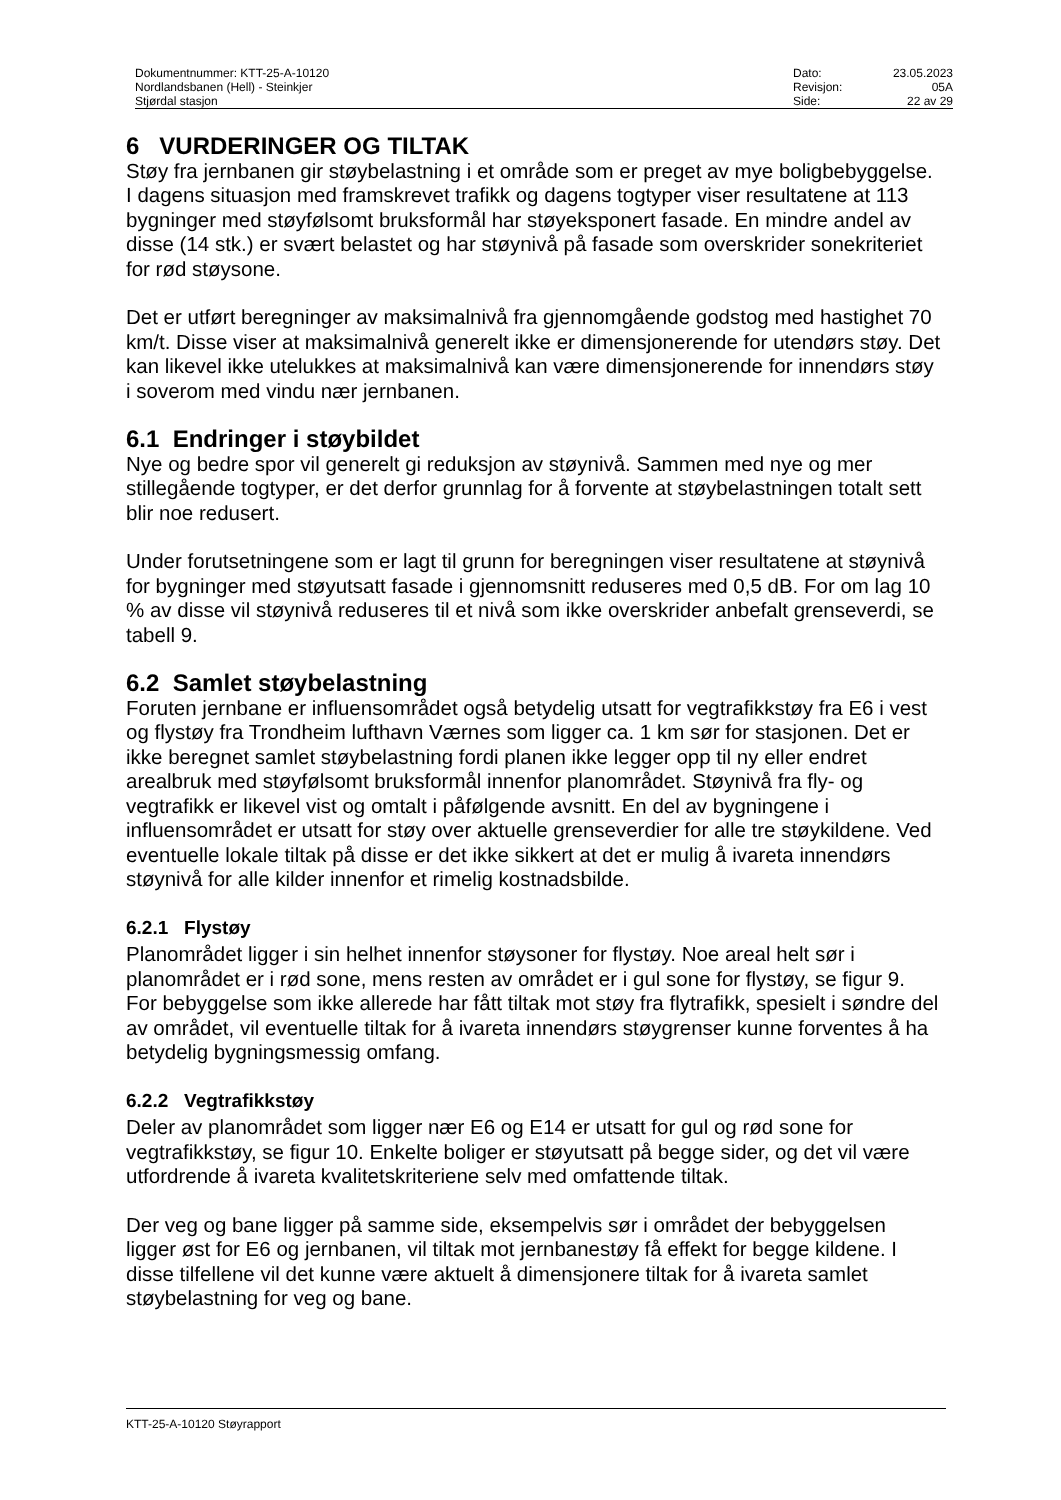| Dokumentnummer: KTT-25-A-10120 | Dato: | 23.05.2023 |
| Nordlandsbanen (Hell) - Steinkjer | Revisjon: | 05A |
| Stjørdal stasjon | Side: | 22 av 29 |
6 VURDERINGER OG TILTAK
Støy fra jernbanen gir støybelastning i et område som er preget av mye boligbebyggelse. I dagens situasjon med framskrevet trafikk og dagens togtyper viser resultatene at 113 bygninger med støyfølsomt bruksformål har støyeksponert fasade. En mindre andel av disse (14 stk.) er svært belastet og har støynivå på fasade som overskrider sonekriteriet for rød støysone.
Det er utført beregninger av maksimalnivå fra gjennomgående godstog med hastighet 70 km/t. Disse viser at maksimalnivå generelt ikke er dimensjonerende for utendørs støy. Det kan likevel ikke utelukkes at maksimalnivå kan være dimensjonerende for innendørs støy i soverom med vindu nær jernbanen.
6.1 Endringer i støybildet
Nye og bedre spor vil generelt gi reduksjon av støynivå. Sammen med nye og mer stillegående togtyper, er det derfor grunnlag for å forvente at støybelastningen totalt sett blir noe redusert.
Under forutsetningene som er lagt til grunn for beregningen viser resultatene at støynivå for bygninger med støyutsatt fasade i gjennomsnitt reduseres med 0,5 dB. For om lag 10 % av disse vil støynivå reduseres til et nivå som ikke overskrider anbefalt grenseverdi, se tabell 9.
6.2 Samlet støybelastning
Foruten jernbane er influensområdet også betydelig utsatt for vegtrafikkstøy fra E6 i vest og flystøy fra Trondheim lufthavn Værnes som ligger ca. 1 km sør for stasjonen. Det er ikke beregnet samlet støybelastning fordi planen ikke legger opp til ny eller endret arealbruk med støyfølsomt bruksformål innenfor planområdet. Støynivå fra fly- og vegtrafikk er likevel vist og omtalt i påfølgende avsnitt. En del av bygningene i influensområdet er utsatt for støy over aktuelle grenseverdier for alle tre støykildene. Ved eventuelle lokale tiltak på disse er det ikke sikkert at det er mulig å ivareta innendørs støynivå for alle kilder innenfor et rimelig kostnadsbilde.
6.2.1 Flystøy
Planområdet ligger i sin helhet innenfor støysoner for flystøy. Noe areal helt sør i planområdet er i rød sone, mens resten av området er i gul sone for flystøy, se figur 9. For bebyggelse som ikke allerede har fått tiltak mot støy fra flytrafikk, spesielt i søndre del av området, vil eventuelle tiltak for å ivareta innendørs støygrenser kunne forventes å ha betydelig bygningsmessig omfang.
6.2.2 Vegtrafikkstøy
Deler av planområdet som ligger nær E6 og E14 er utsatt for gul og rød sone for vegtrafikkstøy, se figur 10. Enkelte boliger er støyutsatt på begge sider, og det vil være utfordrende å ivareta kvalitetskriteriene selv med omfattende tiltak.
Der veg og bane ligger på samme side, eksempelvis sør i området der bebyggelsen ligger øst for E6 og jernbanen, vil tiltak mot jernbanestøy få effekt for begge kildene. I disse tilfellene vil det kunne være aktuelt å dimensjonere tiltak for å ivareta samlet støybelastning for veg og bane.
KTT-25-A-10120 Støyrapport